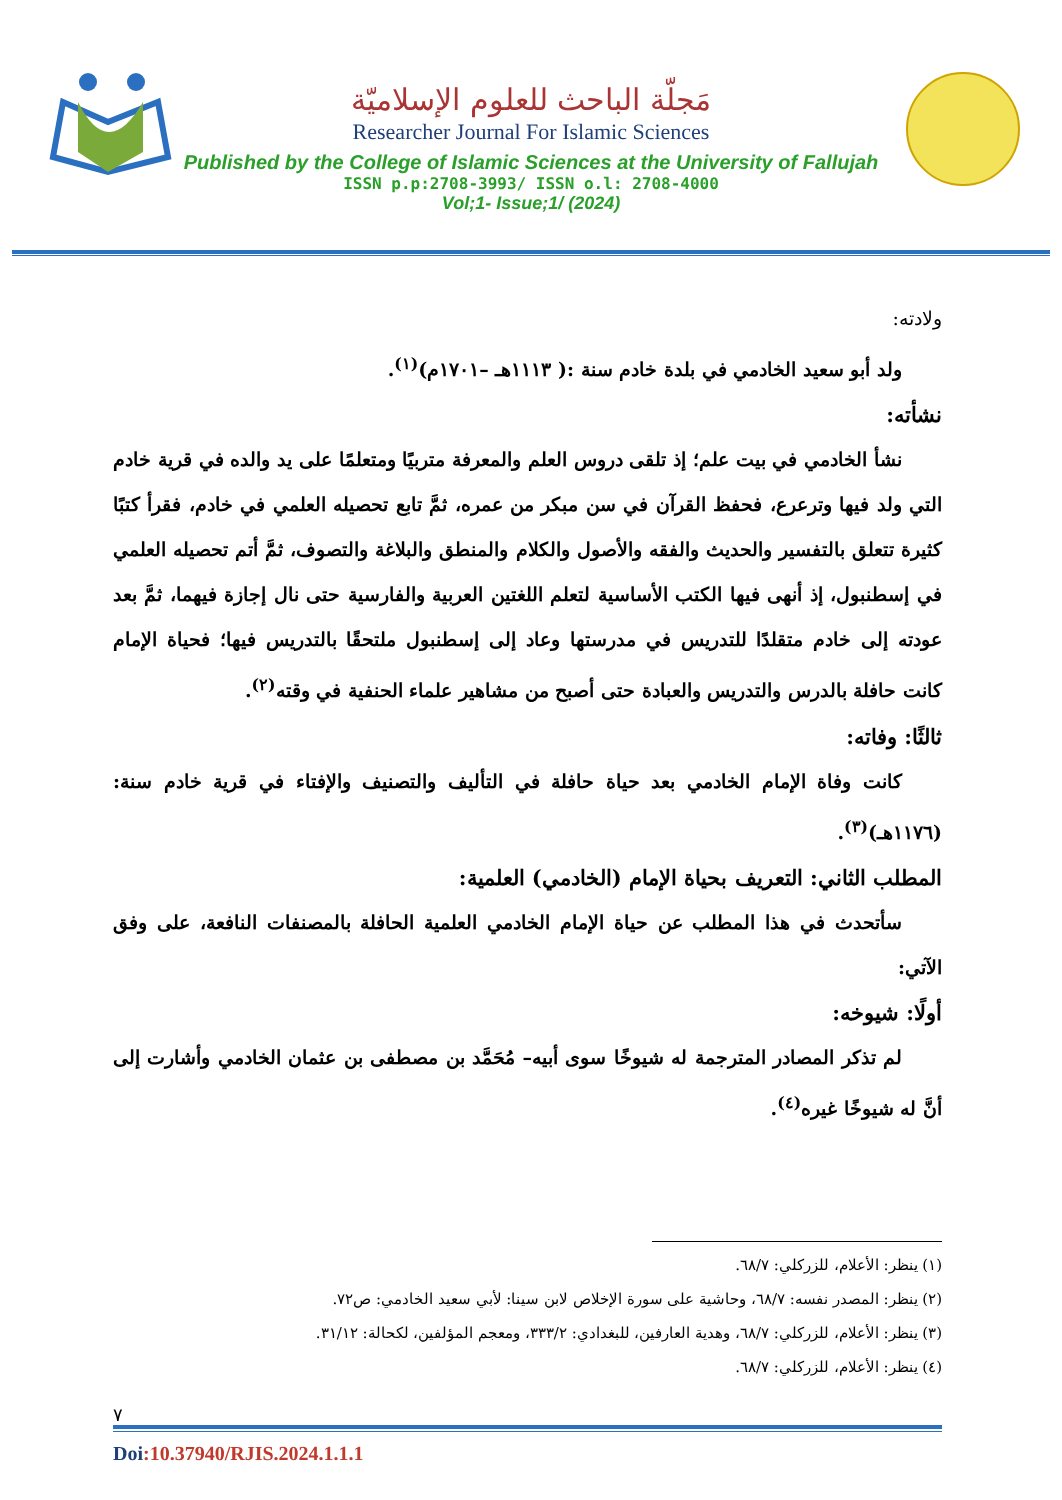مَجلّة الباحث للعلوم الإسلاميّة
Researcher Journal For Islamic Sciences
Published by the College of Islamic Sciences at the University of Fallujah
ISSN p.p:2708-3993/ ISSN o.l: 2708-4000
Vol;1- Issue;1/ (2024)
ولادته:
ولد أبو سعيد الخادمي في بلدة خادم سنة :( ١١١٣هـ –١٧٠١م)<sup>(١)</sup>.
نشأته:
نشأ الخادمي في بيت علم؛ إذ تلقى دروس العلم والمعرفة متربيًا ومتعلمًا على يد والده في قرية خادم التي ولد فيها وترعرع، فحفظ القرآن في سن مبكر من عمره، ثمَّ تابع تحصيله العلمي في خادم، فقرأ كتبًا كثيرة تتعلق بالتفسير والحديث والفقه والأصول والكلام والمنطق والبلاغة والتصوف، ثمَّ أتم تحصيله العلمي في إسطنبول، إذ أنهى فيها الكتب الأساسية لتعلم اللغتين العربية والفارسية حتى نال إجازة فيهما، ثمَّ بعد عودته إلى خادم متقلدًا للتدريس في مدرستها وعاد إلى إسطنبول ملتحقًا بالتدريس فيها؛ فحياة الإمام كانت حافلة بالدرس والتدريس والعبادة حتى أصبح من مشاهير علماء الحنفية في وقته<sup>(٢)</sup>.
ثالثًا: وفاته:
كانت وفاة الإمام الخادمي بعد حياة حافلة في التأليف والتصنيف والإفتاء في قرية خادم سنة: (١١٧٦هـ)<sup>(٣)</sup>.
المطلب الثاني: التعريف بحياة الإمام (الخادمي) العلمية:
سأتحدث في هذا المطلب عن حياة الإمام الخادمي العلمية الحافلة بالمصنفات النافعة، على وفق الآتي:
أولًا: شيوخه:
لم تذكر المصادر المترجمة له شيوخًا سوى أبيه– مُحَمَّد بن مصطفى بن عثمان الخادمي وأشارت إلى أنَّ له شيوخًا غيره<sup>(٤)</sup>.
(١) ينظر: الأعلام، للزركلي: ٦٨/٧.
(٢) ينظر: المصدر نفسه: ٦٨/٧، وحاشية على سورة الإخلاص لابن سينا: لأبي سعيد الخادمي: ص٧٢.
(٣) ينظر: الأعلام، للزركلي: ٦٨/٧، وهدية العارفين، للبغدادي: ٣٣٣/٢، ومعجم المؤلفين، لكحالة: ٣١/١٢.
(٤) ينظر: الأعلام، للزركلي: ٦٨/٧.
٧
Doi:10.37940/RJIS.2024.1.1.1